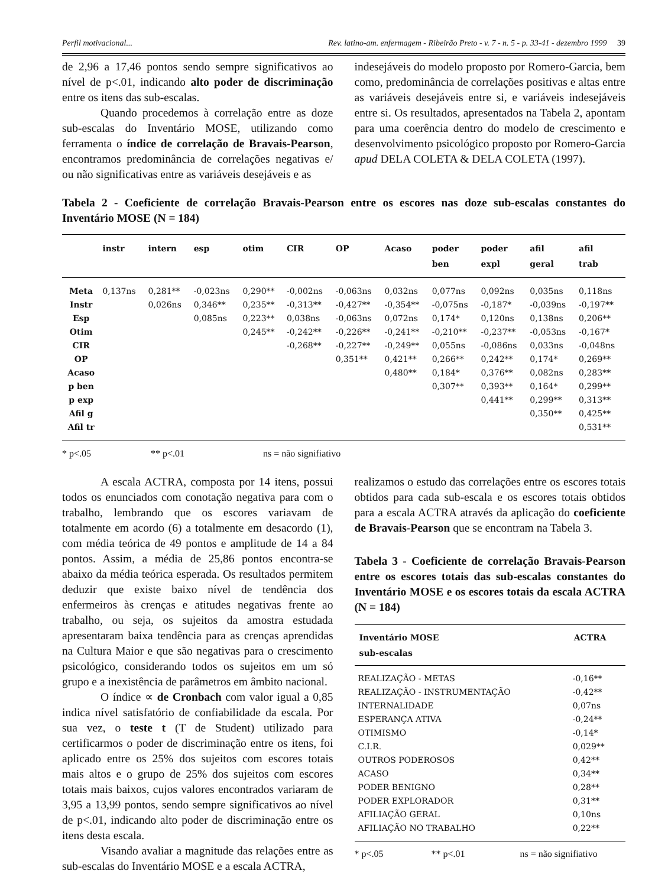Perfil motivacional... Rev. latino-am. enfermagem - Ribeirão Preto - v. 7 - n. 5 - p. 33-41 - dezembro 1999 39
de 2,96 a 17,46 pontos sendo sempre significativos ao nível de p<.01, indicando alto poder de discriminação entre os itens das sub-escalas.
Quando procedemos à correlação entre as doze sub-escalas do Inventário MOSE, utilizando como ferramenta o índice de correlação de Bravais-Pearson, encontramos predominância de correlações negativas e/ ou não significativas entre as variáveis desejáveis e as
indesejáveis do modelo proposto por Romero-Garcia, bem como, predominância de correlações positivas e altas entre as variáveis desejáveis entre si, e variáveis indesejáveis entre si. Os resultados, apresentados na Tabela 2, apontam para uma coerência dentro do modelo de crescimento e desenvolvimento psicológico proposto por Romero-Garcia apud DELA COLETA & DELA COLETA (1997).
Tabela 2 - Coeficiente de correlação Bravais-Pearson entre os escores nas doze sub-escalas constantes do Inventário MOSE (N = 184)
| | instr | intern | esp | otim | CIR | OP | Acaso | poder ben | poder expl | afil geral | afil trab |
| --- | --- | --- | --- | --- | --- | --- | --- | --- | --- | --- | --- |
| Meta | 0,137ns | 0,281** | -0,023ns | 0,290** | -0,002ns | -0,063ns | 0,032ns | 0,077ns | 0,092ns | 0,035ns | 0,118ns |
| Instr | | 0,026ns | 0,346** | 0,235** | -0,313** | -0,427** | -0,354** | -0,075ns | -0,187* | -0,039ns | -0,197** |
| Esp | | | 0,085ns | 0,223** | 0,038ns | -0,063ns | 0,072ns | 0,174* | 0,120ns | 0,138ns | 0,206** |
| Otim | | | | 0,245** | -0,242** | -0,226** | -0,241** | -0,210** | -0,237** | -0,053ns | -0,167* |
| CIR | | | | | -0,268** | -0,227** | -0,249** | 0,055ns | -0,086ns | 0,033ns | -0,048ns |
| OP | | | | | | 0,351** | 0,421** | 0,266** | 0,242** | 0,174* | 0,269** |
| Acaso | | | | | | | 0,480** | 0,184* | 0,376** | 0,082ns | 0,283** |
| p ben | | | | | | | | 0,307** | 0,393** | 0,164* | 0,299** |
| p exp | | | | | | | | | 0,441** | 0,299** | 0,313** |
| Afil g | | | | | | | | | | 0,350** | 0,425** |
| Afil tr | | | | | | | | | | | 0,531** |
* p<.05 ** p<.01 ns = não signifiativo
A escala ACTRA, composta por 14 itens, possui todos os enunciados com conotação negativa para com o trabalho, lembrando que os escores variavam de totalmente em acordo (6) a totalmente em desacordo (1), com média teórica de 49 pontos e amplitude de 14 a 84 pontos. Assim, a média de 25,86 pontos encontra-se abaixo da média teórica esperada. Os resultados permitem deduzir que existe baixo nível de tendência dos enfermeiros às crenças e atitudes negativas frente ao trabalho, ou seja, os sujeitos da amostra estudada apresentaram baixa tendência para as crenças aprendidas na Cultura Maior e que são negativas para o crescimento psicológico, considerando todos os sujeitos em um só grupo e a inexistência de parâmetros em âmbito nacional.
O índice ∝ de Cronbach com valor igual a 0,85 indica nível satisfatório de confiabilidade da escala. Por sua vez, o teste t (T de Student) utilizado para certificarmos o poder de discriminação entre os itens, foi aplicado entre os 25% dos sujeitos com escores totais mais altos e o grupo de 25% dos sujeitos com escores totais mais baixos, cujos valores encontrados variaram de 3,95 a 13,99 pontos, sendo sempre significativos ao nível de p<.01, indicando alto poder de discriminação entre os itens desta escala.
Visando avaliar a magnitude das relações entre as sub-escalas do Inventário MOSE e a escala ACTRA,
realizamos o estudo das correlações entre os escores totais obtidos para cada sub-escala e os escores totais obtidos para a escala ACTRA através da aplicação do coeficiente de Bravais-Pearson que se encontram na Tabela 3.
Tabela 3 - Coeficiente de correlação Bravais-Pearson entre os escores totais das sub-escalas constantes do Inventário MOSE e os escores totais da escala ACTRA (N = 184)
| Inventário MOSE sub-escalas | ACTRA |
| --- | --- |
| REALIZAÇÃO - METAS | -0,16** |
| REALIZAÇÃO - INSTRUMENTAÇÃO | -0,42** |
| INTERNALIDADE | 0,07ns |
| ESPERANÇA ATIVA | -0,24** |
| OTIMISMO | -0,14* |
| C.I.R. | 0,029** |
| OUTROS PODEROSOS | 0,42** |
| ACASO | 0,34** |
| PODER BENIGNO | 0,28** |
| PODER EXPLORADOR | 0,31** |
| AFILIAÇÃO GERAL | 0,10ns |
| AFILIAÇÃO NO TRABALHO | 0,22** |
* p<.05 ** p<.01 ns = não signifiativo